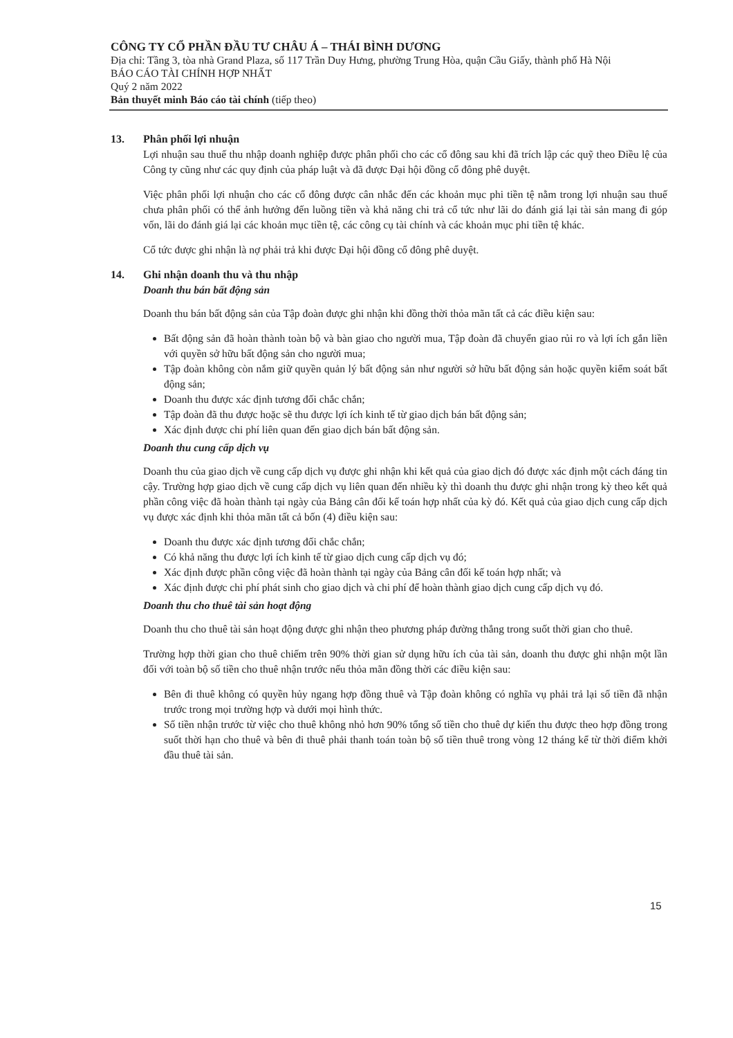CÔNG TY CỔ PHẦN ĐẦU TƯ CHÂU Á – THÁI BÌNH DƯƠNG
Địa chỉ: Tầng 3, tòa nhà Grand Plaza, số 117 Trần Duy Hưng, phường Trung Hòa, quận Cầu Giấy, thành phố Hà Nội
BÁO CÁO TÀI CHÍNH HỢP NHẤT
Quý 2 năm 2022
Bản thuyết minh Báo cáo tài chính (tiếp theo)
13. Phân phối lợi nhuận
Lợi nhuận sau thuế thu nhập doanh nghiệp được phân phối cho các cổ đông sau khi đã trích lập các quỹ theo Điều lệ của Công ty cũng như các quy định của pháp luật và đã được Đại hội đồng cổ đông phê duyệt.
Việc phân phối lợi nhuận cho các cổ đông được cân nhắc đến các khoản mục phi tiền tệ nằm trong lợi nhuận sau thuế chưa phân phối có thể ảnh hưởng đến luồng tiền và khả năng chi trả cổ tức như lãi do đánh giá lại tài sản mang đi góp vốn, lãi do đánh giá lại các khoản mục tiền tệ, các công cụ tài chính và các khoản mục phi tiền tệ khác.
Cổ tức được ghi nhận là nợ phải trả khi được Đại hội đồng cổ đông phê duyệt.
14. Ghi nhận doanh thu và thu nhập
Doanh thu bán bất động sản
Doanh thu bán bất động sản của Tập đoàn được ghi nhận khi đồng thời thỏa mãn tất cả các điều kiện sau:
Bất động sản đã hoàn thành toàn bộ và bàn giao cho người mua, Tập đoàn đã chuyển giao rủi ro và lợi ích gắn liền với quyền sở hữu bất động sản cho người mua;
Tập đoàn không còn nắm giữ quyền quản lý bất động sản như người sở hữu bất động sản hoặc quyền kiểm soát bất động sản;
Doanh thu được xác định tương đối chắc chắn;
Tập đoàn đã thu được hoặc sẽ thu được lợi ích kinh tế từ giao dịch bán bất động sản;
Xác định được chi phí liên quan đến giao dịch bán bất động sản.
Doanh thu cung cấp dịch vụ
Doanh thu của giao dịch về cung cấp dịch vụ được ghi nhận khi kết quả của giao dịch đó được xác định một cách đáng tin cậy. Trường hợp giao dịch về cung cấp dịch vụ liên quan đến nhiều kỳ thì doanh thu được ghi nhận trong kỳ theo kết quả phần công việc đã hoàn thành tại ngày của Bảng cân đối kế toán hợp nhất của kỳ đó. Kết quả của giao dịch cung cấp dịch vụ được xác định khi thỏa mãn tất cả bốn (4) điều kiện sau:
Doanh thu được xác định tương đối chắc chắn;
Có khả năng thu được lợi ích kinh tế từ giao dịch cung cấp dịch vụ đó;
Xác định được phần công việc đã hoàn thành tại ngày của Bảng cân đối kế toán hợp nhất; và
Xác định được chi phí phát sinh cho giao dịch và chi phí để hoàn thành giao dịch cung cấp dịch vụ đó.
Doanh thu cho thuê tài sản hoạt động
Doanh thu cho thuê tài sản hoạt động được ghi nhận theo phương pháp đường thẳng trong suốt thời gian cho thuê.
Trường hợp thời gian cho thuê chiếm trên 90% thời gian sử dụng hữu ích của tài sản, doanh thu được ghi nhận một lần đối với toàn bộ số tiền cho thuê nhận trước nếu thỏa mãn đồng thời các điều kiện sau:
Bên đi thuê không có quyền hủy ngang hợp đồng thuê và Tập đoàn không có nghĩa vụ phải trả lại số tiền đã nhận trước trong mọi trường hợp và dưới mọi hình thức.
Số tiền nhận trước từ việc cho thuê không nhỏ hơn 90% tổng số tiền cho thuê dự kiến thu được theo hợp đồng trong suốt thời hạn cho thuê và bên đi thuê phải thanh toán toàn bộ số tiền thuê trong vòng 12 tháng kể từ thời điểm khởi đầu thuê tài sản.
15